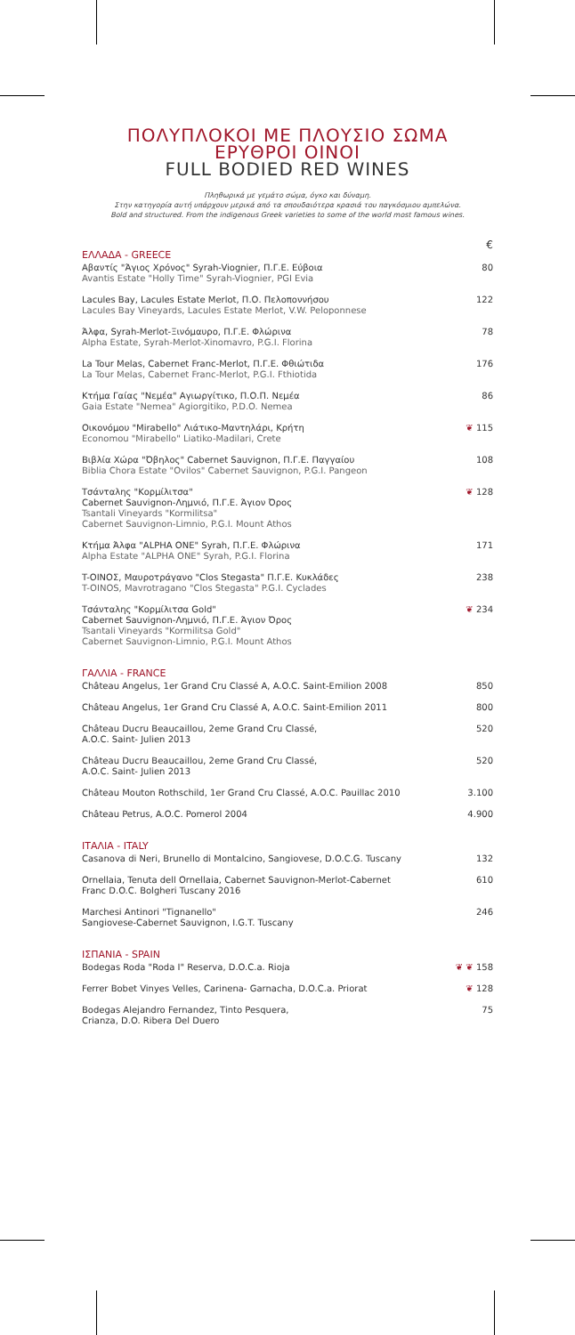ΠΟΛΥΠΛΟΚΟΙ ΜΕ ΠΛΟΥΣΙΟ ΣΩΜΑ
ΕΡΥΘΡΟΙ ΟΙΝΟΙ
FULL BODIED RED WINES
Πληθωρικά με γεμάτο σώμα, όγκο και δύναμη.
Στην κατηγορία αυτή υπάρχουν μερικά από τα σπουδαιότερα κρασιά του παγκόσμιου αμπελώνα.
Bold and structured. From the indigenous Greek varieties to some of the world most famous wines.
| ΕΛΛΑΔΑ - GREECE | € |
| Αβαντίς "Άγιος Χρόνος" Syrah-Viognier, Π.Γ.Ε. Εύβοια Avantis Estate "Holly Time" Syrah-Viognier, PGI Evia | 80 |
| Lacules Bay, Lacules Estate Merlot, Π.Ο. Πελοποννήσου Lacules Bay Vineyards, Lacules Estate Merlot, V.W. Peloponnese | 122 |
| Άλφα, Syrah-Merlot-Ξινόμαυρο, Π.Γ.Ε. Φλώρινα Alpha Estate, Syrah-Merlot-Xinomavro, P.G.I. Florina | 78 |
| La Tour Melas, Cabernet Franc-Merlot, Π.Γ.Ε. Φθιώτιδα La Tour Melas, Cabernet Franc-Merlot, P.G.I. Fthiotida | 176 |
| Κτήμα Γαίας "Νεμέα" Αγιωργίτικο, Π.Ο.Π. Νεμέα Gaia Estate "Nemea" Agiorgitiko, P.D.O. Nemea | 86 |
| Οικονόμου "Mirabello" Λιάτικο-Μαντηλάρι, Κρήτη Economou "Mirabello" Liatiko-Madilari, Crete | ❦ 115 |
| Βιβλία Χώρα "Όβηλος" Cabernet Sauvignon, Π.Γ.Ε. Παγγαίου Biblia Chora Estate "Ovilos" Cabernet Sauvignon, P.G.I. Pangeon | 108 |
| Τσάνταλης "Κορμίλιτσα" Cabernet Sauvignon-Λημνιό, Π.Γ.Ε. Άγιον Όρος Tsantali Vineyards "Kormilitsa" Cabernet Sauvignon-Limnio, P.G.I. Mount Athos | ❦ 128 |
| Κτήμα Άλφα "ALPHA ONE" Syrah, Π.Γ.Ε. Φλώρινα Alpha Estate "ALPHA ONE" Syrah, P.G.I. Florina | 171 |
| T-ΟΙΝΟΣ, Μαυροτράγανο "Clos Stegasta" Π.Γ.Ε. Κυκλάδες T-OINOS, Mavrotragano "Clos Stegasta" P.G.I. Cyclades | 238 |
| Τσάνταλης "Κορμίλιτσα Gold" Cabernet Sauvignon-Λημνιό, Π.Γ.Ε. Άγιον Όρος Tsantali Vineyards "Kormilitsa Gold" Cabernet Sauvignon-Limnio, P.G.I. Mount Athos | ❦ 234 |
| ΓΑΛΛΙΑ - FRANCE | |
| Château Angelus, 1er Grand Cru Classé A, A.O.C. Saint-Emilion 2008 | 850 |
| Château Angelus, 1er Grand Cru Classé A, A.O.C. Saint-Emilion 2011 | 800 |
| Château Ducru Beaucaillou, 2eme Grand Cru Classé, A.O.C. Saint- Julien 2013 | 520 |
| Château Ducru Beaucaillou, 2eme Grand Cru Classé, A.O.C. Saint- Julien 2013 | 520 |
| Château Mouton Rothschild, 1er Grand Cru Classé, A.O.C. Pauillac 2010 | 3.100 |
| Château Petrus, A.O.C. Pomerol 2004 | 4.900 |
| ΙΤΑΛΙΑ - ITALY | |
| Casanova di Neri, Brunello di Montalcino, Sangiovese, D.O.C.G. Tuscany | 132 |
| Ornellaia, Tenuta dell Ornellaia, Cabernet Sauvignon-Merlot-Cabernet Franc D.O.C. Bolgheri Tuscany 2016 | 610 |
| Marchesi Antinori "Tignanello" Sangiovese-Cabernet Sauvignon, I.G.T. Tuscany | 246 |
| ΙΣΠΑΝΙΑ - SPAIN | |
| Bodegas Roda "Roda I" Reserva, D.O.C.a. Rioja | ❦ ❦ 158 |
| Ferrer Bobet Vinyes Velles, Carinena- Garnacha, D.O.C.a. Priorat | ❦ 128 |
| Bodegas Alejandro Fernandez, Tinto Pesquera, Crianza, D.O. Ribera Del Duero | 75 |